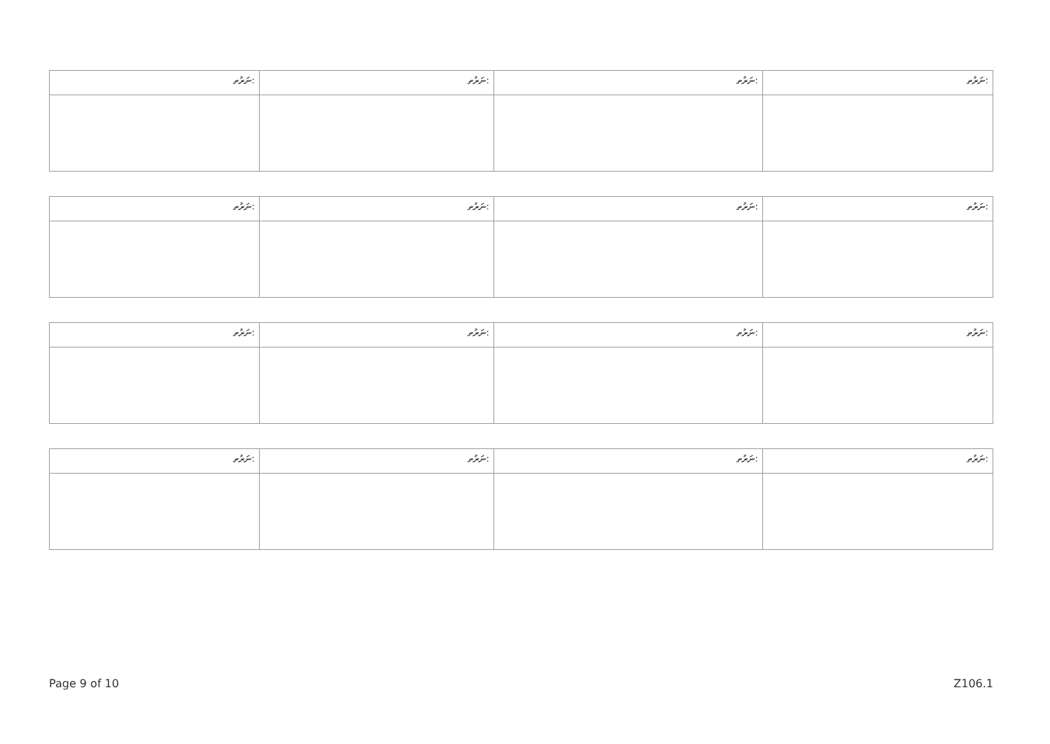| ނަރުތ: | ނަރުތ: | ނަރުތ: | ނަރުތ: |
| ނަރުތ: | ނަރުތ: | ނަރުތ: | ނަރުތ: |
| ނަރުތ: | ނަރުތ: | ނަރުތ: | ނަރުތ: |
| ނަރުތ: | ނަރުތ: | ނަރުތ: | ނަރުތ: |
Page 9 of 10 Z106.1